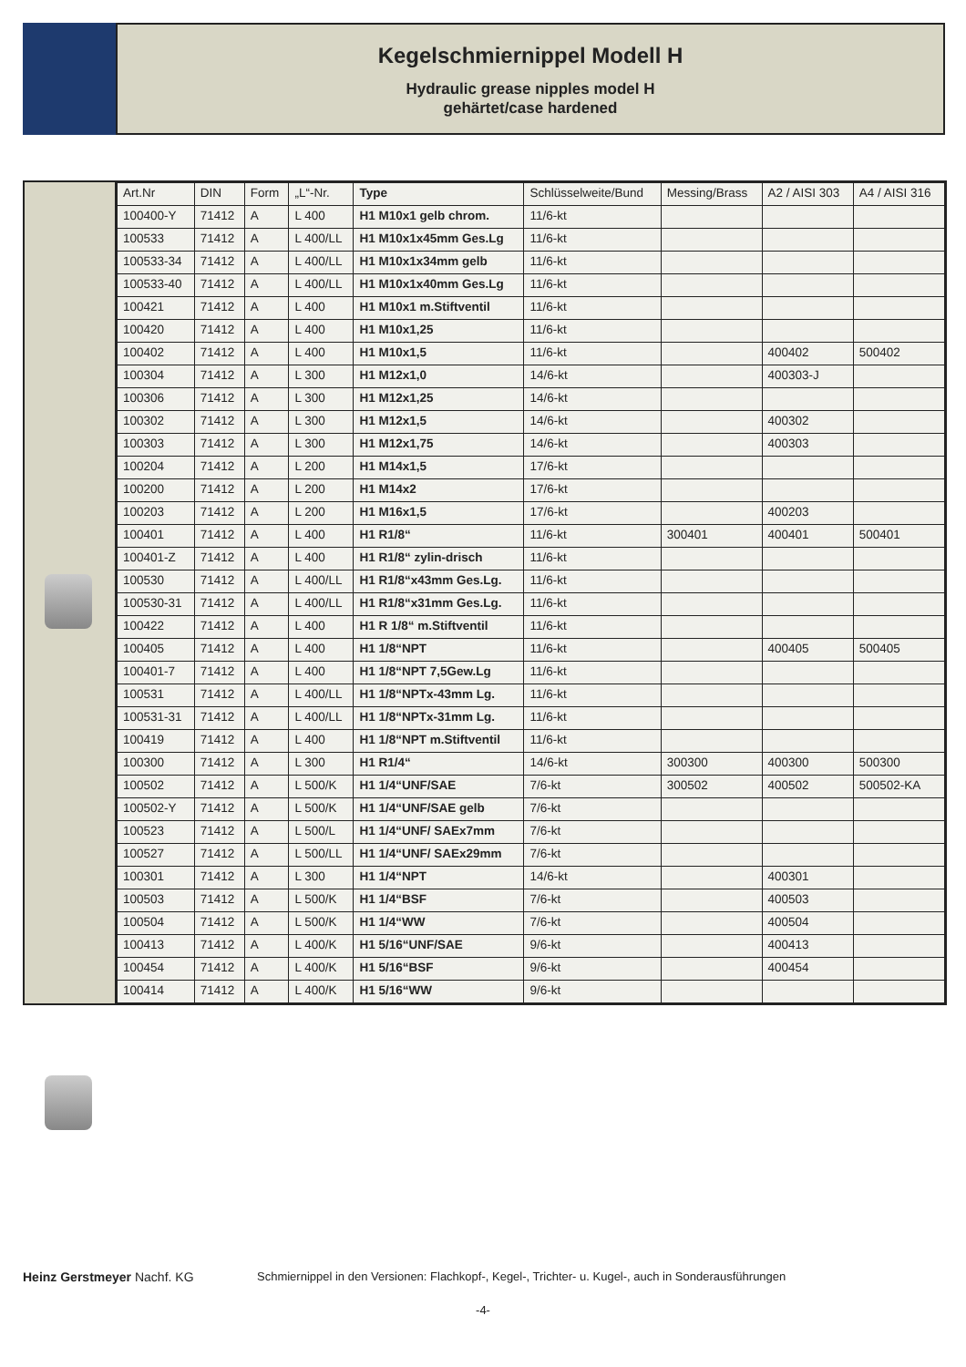Kegelschmiernippel Modell H
Hydraulic grease nipples model H
gehärtet/case hardened
| Art.Nr | DIN | Form | „L“-Nr. | Type | Schlüsselweite/Bund | Messing/Brass | A2 / AISI 303 | A4 / AISI 316 |
| --- | --- | --- | --- | --- | --- | --- | --- | --- |
| 100400-Y | 71412 | A | L 400 | H1 M10x1 gelb chrom. | 11/6-kt | | | |
| 100533 | 71412 | A | L 400/LL | H1 M10x1x45mm Ges.Lg | 11/6-kt | | | |
| 100533-34 | 71412 | A | L 400/LL | H1 M10x1x34mm gelb | 11/6-kt | | | |
| 100533-40 | 71412 | A | L 400/LL | H1 M10x1x40mm Ges.Lg | 11/6-kt | | | |
| 100421 | 71412 | A | L 400 | H1 M10x1 m.Stiftventil | 11/6-kt | | | |
| 100420 | 71412 | A | L 400 | H1 M10x1,25 | 11/6-kt | | | |
| 100402 | 71412 | A | L 400 | H1 M10x1,5 | 11/6-kt | | 400402 | 500402 |
| 100304 | 71412 | A | L 300 | H1 M12x1,0 | 14/6-kt | | 400303-J | |
| 100306 | 71412 | A | L 300 | H1 M12x1,25 | 14/6-kt | | | |
| 100302 | 71412 | A | L 300 | H1 M12x1,5 | 14/6-kt | | 400302 | |
| 100303 | 71412 | A | L 300 | H1 M12x1,75 | 14/6-kt | | 400303 | |
| 100204 | 71412 | A | L 200 | H1 M14x1,5 | 17/6-kt | | | |
| 100200 | 71412 | A | L 200 | H1 M14x2 | 17/6-kt | | | |
| 100203 | 71412 | A | L 200 | H1 M16x1,5 | 17/6-kt | | 400203 | |
| 100401 | 71412 | A | L 400 | H1 R1/8“ | 11/6-kt | 300401 | 400401 | 500401 |
| 100401-Z | 71412 | A | L 400 | H1 R1/8“ zylin-drisch | 11/6-kt | | | |
| 100530 | 71412 | A | L 400/LL | H1 R1/8“x43mm Ges.Lg. | 11/6-kt | | | |
| 100530-31 | 71412 | A | L 400/LL | H1 R1/8“x31mm Ges.Lg. | 11/6-kt | | | |
| 100422 | 71412 | A | L 400 | H1 R 1/8“ m.Stiftventil | 11/6-kt | | | |
| 100405 | 71412 | A | L 400 | H1 1/8“NPT | 11/6-kt | | 400405 | 500405 |
| 100401-7 | 71412 | A | L 400 | H1 1/8“NPT 7,5Gew.Lg | 11/6-kt | | | |
| 100531 | 71412 | A | L 400/LL | H1 1/8“NPTx-43mm Lg. | 11/6-kt | | | |
| 100531-31 | 71412 | A | L 400/LL | H1 1/8“NPTx-31mm Lg. | 11/6-kt | | | |
| 100419 | 71412 | A | L 400 | H1 1/8“NPT m.Stiftventil | 11/6-kt | | | |
| 100300 | 71412 | A | L 300 | H1 R1/4“ | 14/6-kt | 300300 | 400300 | 500300 |
| 100502 | 71412 | A | L 500/K | H1 1/4“UNF/SAE | 7/6-kt | 300502 | 400502 | 500502-KA |
| 100502-Y | 71412 | A | L 500/K | H1 1/4“UNF/SAE gelb | 7/6-kt | | | |
| 100523 | 71412 | A | L 500/L | H1 1/4“UNF/ SAEx7mm | 7/6-kt | | | |
| 100527 | 71412 | A | L 500/LL | H1 1/4“UNF/ SAEx29mm | 7/6-kt | | | |
| 100301 | 71412 | A | L 300 | H1 1/4“NPT | 14/6-kt | | 400301 | |
| 100503 | 71412 | A | L 500/K | H1 1/4“BSF | 7/6-kt | | 400503 | |
| 100504 | 71412 | A | L 500/K | H1 1/4“WW | 7/6-kt | | 400504 | |
| 100413 | 71412 | A | L 400/K | H1 5/16“UNF/SAE | 9/6-kt | | 400413 | |
| 100454 | 71412 | A | L 400/K | H1 5/16“BSF | 9/6-kt | | 400454 | |
| 100414 | 71412 | A | L 400/K | H1 5/16“WW | 9/6-kt | | | |
Heinz Gerstmeyer Nachf. KG Schmiernippel in den Versionen: Flachkopf-, Kegel-, Trichter- u. Kugel-, auch in Sonderausführungen
-4-